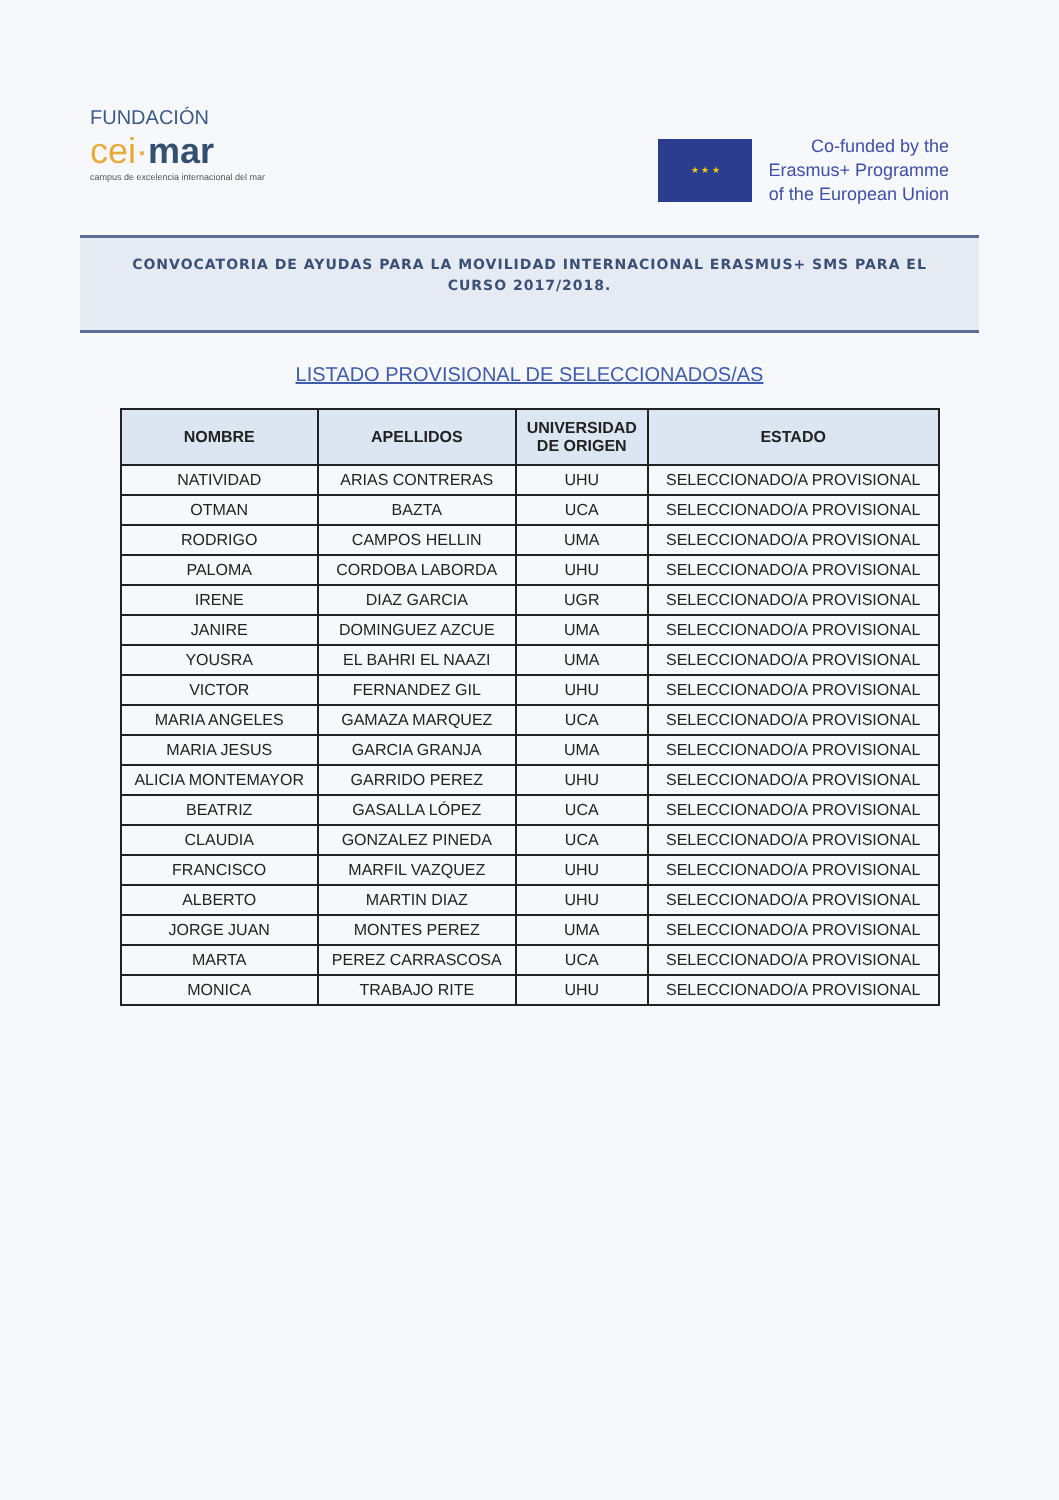FUNDACIÓN
cei·mar
campus de excelencia internacional del mar
★ ★ ★
Co-funded by the
Erasmus+ Programme
of the European Union
CONVOCATORIA DE AYUDAS PARA LA MOVILIDAD INTERNACIONAL ERASMUS+ SMS PARA EL CURSO 2017/2018.
LISTADO PROVISIONAL DE SELECCIONADOS/AS
| NOMBRE | APELLIDOS | UNIVERSIDAD DE ORIGEN | ESTADO |
| --- | --- | --- | --- |
| NATIVIDAD | ARIAS CONTRERAS | UHU | SELECCIONADO/A PROVISIONAL |
| OTMAN | BAZTA | UCA | SELECCIONADO/A PROVISIONAL |
| RODRIGO | CAMPOS HELLIN | UMA | SELECCIONADO/A PROVISIONAL |
| PALOMA | CORDOBA LABORDA | UHU | SELECCIONADO/A PROVISIONAL |
| IRENE | DIAZ GARCIA | UGR | SELECCIONADO/A PROVISIONAL |
| JANIRE | DOMINGUEZ AZCUE | UMA | SELECCIONADO/A PROVISIONAL |
| YOUSRA | EL BAHRI EL NAAZI | UMA | SELECCIONADO/A PROVISIONAL |
| VICTOR | FERNANDEZ GIL | UHU | SELECCIONADO/A PROVISIONAL |
| MARIA ANGELES | GAMAZA MARQUEZ | UCA | SELECCIONADO/A PROVISIONAL |
| MARIA JESUS | GARCIA GRANJA | UMA | SELECCIONADO/A PROVISIONAL |
| ALICIA MONTEMAYOR | GARRIDO PEREZ | UHU | SELECCIONADO/A PROVISIONAL |
| BEATRIZ | GASALLA LÓPEZ | UCA | SELECCIONADO/A PROVISIONAL |
| CLAUDIA | GONZALEZ PINEDA | UCA | SELECCIONADO/A PROVISIONAL |
| FRANCISCO | MARFIL VAZQUEZ | UHU | SELECCIONADO/A PROVISIONAL |
| ALBERTO | MARTIN DIAZ | UHU | SELECCIONADO/A PROVISIONAL |
| JORGE JUAN | MONTES PEREZ | UMA | SELECCIONADO/A PROVISIONAL |
| MARTA | PEREZ CARRASCOSA | UCA | SELECCIONADO/A PROVISIONAL |
| MONICA | TRABAJO RITE | UHU | SELECCIONADO/A PROVISIONAL |